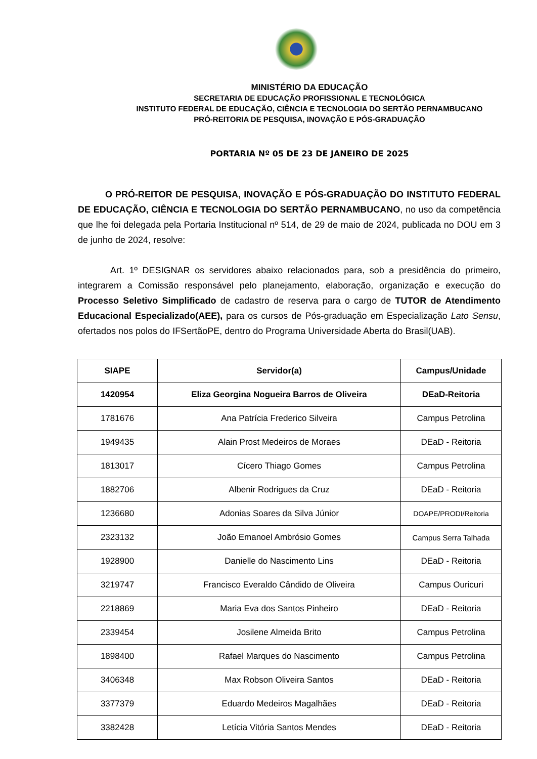MINISTÉRIO DA EDUCAÇÃO
SECRETARIA DE EDUCAÇÃO PROFISSIONAL E TECNOLÓGICA
INSTITUTO FEDERAL DE EDUCAÇÃO, CIÊNCIA E TECNOLOGIA DO SERTÃO PERNAMBUCANO
PRÓ-REITORIA DE PESQUISA, INOVAÇÃO E PÓS-GRADUAÇÃO
PORTARIA Nº 05 DE 23 DE JANEIRO DE 2025
O PRÓ-REITOR DE PESQUISA, INOVAÇÃO E PÓS-GRADUAÇÃO DO INSTITUTO FEDERAL DE EDUCAÇÃO, CIÊNCIA E TECNOLOGIA DO SERTÃO PERNAMBUCANO, no uso da competência que lhe foi delegada pela Portaria Institucional nº 514, de 29 de maio de 2024, publicada no DOU em 3 de junho de 2024, resolve:
Art. 1º DESIGNAR os servidores abaixo relacionados para, sob a presidência do primeiro, integrarem a Comissão responsável pelo planejamento, elaboração, organização e execução do Processo Seletivo Simplificado de cadastro de reserva para o cargo de TUTOR de Atendimento Educacional Especializado(AEE), para os cursos de Pós-graduação em Especialização Lato Sensu, ofertados nos polos do IFSertãoPE, dentro do Programa Universidade Aberta do Brasil(UAB).
| SIAPE | Servidor(a) | Campus/Unidade |
| --- | --- | --- |
| 1420954 | Eliza Georgina Nogueira Barros de Oliveira | DEaD-Reitoria |
| 1781676 | Ana Patrícia Frederico Silveira | Campus Petrolina |
| 1949435 | Alain Prost Medeiros de Moraes | DEaD - Reitoria |
| 1813017 | Cícero Thiago Gomes | Campus Petrolina |
| 1882706 | Albenir Rodrigues da Cruz | DEaD - Reitoria |
| 1236680 | Adonias Soares da Silva Júnior | DOAPE/PRODI/Reitoria |
| 2323132 | João Emanoel Ambrósio Gomes | Campus Serra Talhada |
| 1928900 | Danielle do Nascimento Lins | DEaD - Reitoria |
| 3219747 | Francisco Everaldo Cândido de Oliveira | Campus Ouricuri |
| 2218869 | Maria Eva dos Santos Pinheiro | DEaD - Reitoria |
| 2339454 | Josilene Almeida Brito | Campus Petrolina |
| 1898400 | Rafael Marques do Nascimento | Campus Petrolina |
| 3406348 | Max Robson Oliveira Santos | DEaD - Reitoria |
| 3377379 | Eduardo Medeiros Magalhães | DEaD - Reitoria |
| 3382428 | Letícia Vitória Santos Mendes | DEaD - Reitoria |